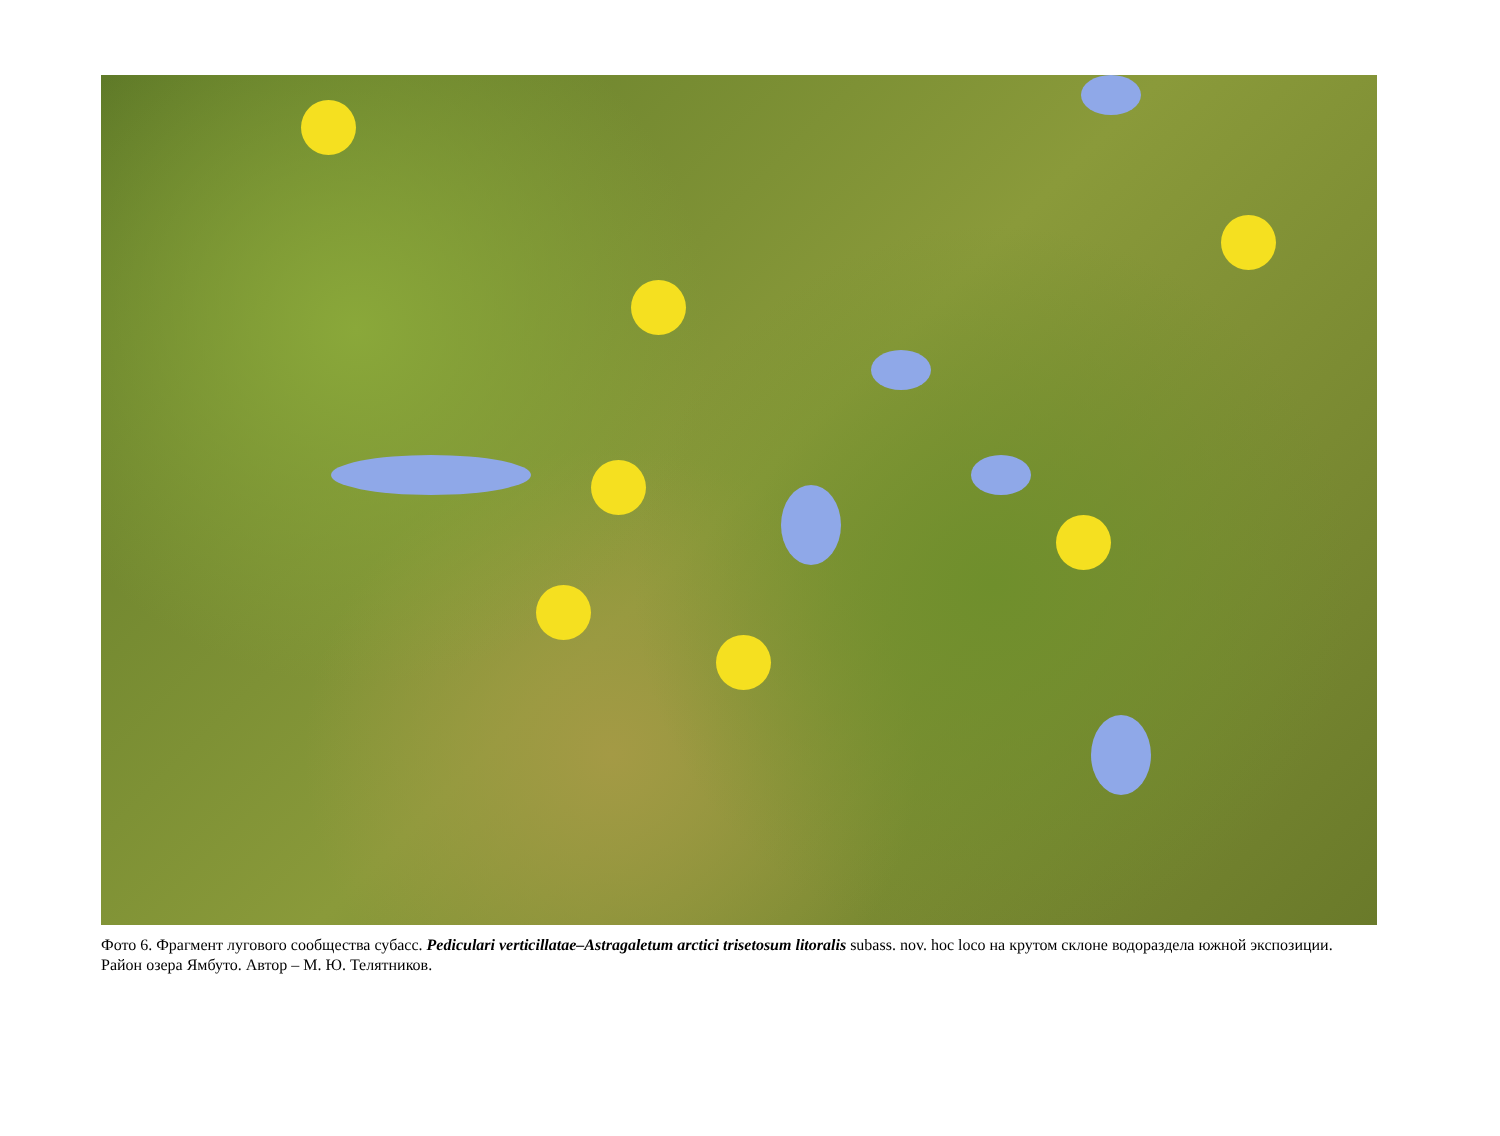Фото 6. Фрагмент лугового сообщества субасс. Pediculari verticillatae–Astragaletum arctici trisetosum litoralis subass. nov. hoc loco на крутом склоне водораздела южной экспозиции. Район озера Ямбуто. Автор – М. Ю. Телятников.